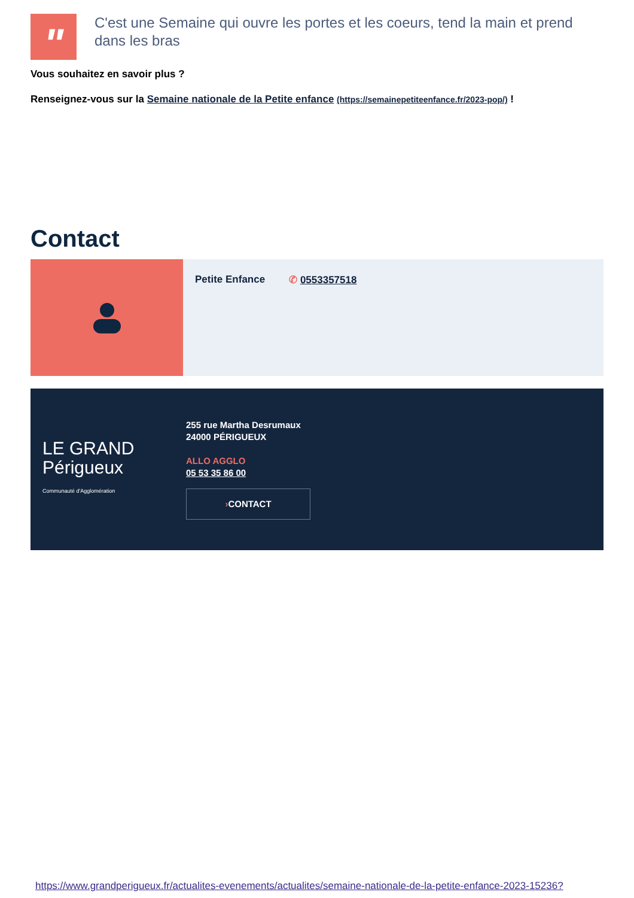"
C'est une Semaine qui ouvre les portes et les coeurs, tend la main et prend dans les bras
Vous souhaitez en savoir plus ?
Renseignez-vous sur la Semaine nationale de la Petite enfance (https://semainepetiteenfance.fr/2023-pop/) !
Contact
Petite Enfance ✆ 0553357518
LE GRAND
Périgueux
Communauté d'Agglomération
255 rue Martha Desrumaux
24000 PÉRIGUEUX
ALLO AGGLO
05 53 35 86 00
›CONTACT
https://www.grandperigueux.fr/actualites-evenements/actualites/semaine-nationale-de-la-petite-enfance-2023-15236?